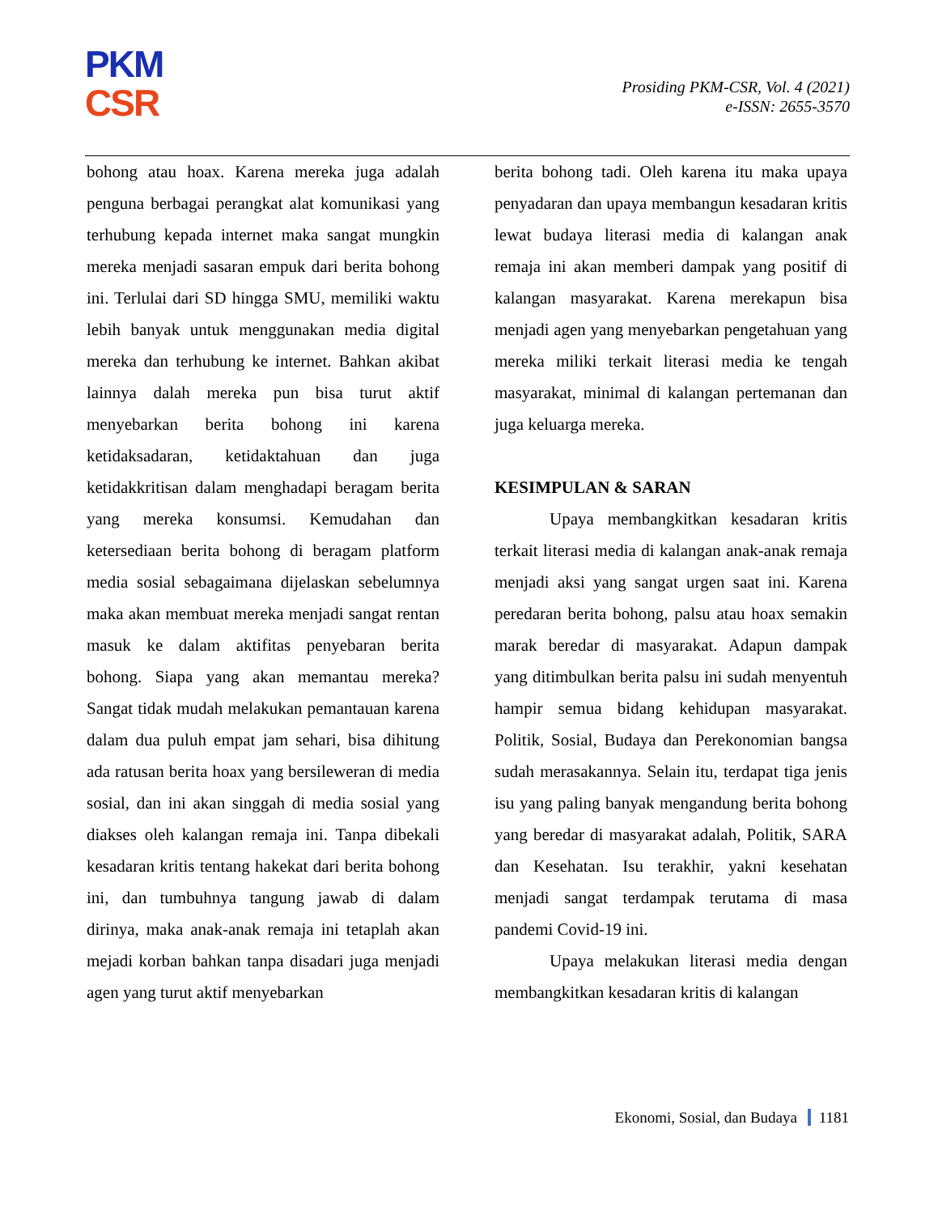PKM
CSR
Prosiding PKM-CSR, Vol. 4 (2021)
e-ISSN: 2655-3570
bohong atau hoax. Karena mereka juga adalah penguna berbagai perangkat alat komunikasi yang terhubung kepada internet maka sangat mungkin mereka menjadi sasaran empuk dari berita bohong ini. Terlulai dari SD hingga SMU, memiliki waktu lebih banyak untuk menggunakan media digital mereka dan terhubung ke internet. Bahkan akibat lainnya dalah mereka pun bisa turut aktif menyebarkan berita bohong ini karena ketidaksadaran, ketidaktahuan dan juga ketidakkritisan dalam menghadapi beragam berita yang mereka konsumsi. Kemudahan dan ketersediaan berita bohong di beragam platform media sosial sebagaimana dijelaskan sebelumnya maka akan membuat mereka menjadi sangat rentan masuk ke dalam aktifitas penyebaran berita bohong. Siapa yang akan memantau mereka? Sangat tidak mudah melakukan pemantauan karena dalam dua puluh empat jam sehari, bisa dihitung ada ratusan berita hoax yang bersileweran di media sosial, dan ini akan singgah di media sosial yang diakses oleh kalangan remaja ini. Tanpa dibekali kesadaran kritis tentang hakekat dari berita bohong ini, dan tumbuhnya tangung jawab di dalam dirinya, maka anak-anak remaja ini tetaplah akan mejadi korban bahkan tanpa disadari juga menjadi agen yang turut aktif menyebarkan
berita bohong tadi. Oleh karena itu maka upaya penyadaran dan upaya membangun kesadaran kritis lewat budaya literasi media di kalangan anak remaja ini akan memberi dampak yang positif di kalangan masyarakat. Karena merekapun bisa menjadi agen yang menyebarkan pengetahuan yang mereka miliki terkait literasi media ke tengah masyarakat, minimal di kalangan pertemanan dan juga keluarga mereka.
KESIMPULAN & SARAN
Upaya membangkitkan kesadaran kritis terkait literasi media di kalangan anak-anak remaja menjadi aksi yang sangat urgen saat ini. Karena peredaran berita bohong, palsu atau hoax semakin marak beredar di masyarakat. Adapun dampak yang ditimbulkan berita palsu ini sudah menyentuh hampir semua bidang kehidupan masyarakat. Politik, Sosial, Budaya dan Perekonomian bangsa sudah merasakannya. Selain itu, terdapat tiga jenis isu yang paling banyak mengandung berita bohong yang beredar di masyarakat adalah, Politik, SARA dan Kesehatan. Isu terakhir, yakni kesehatan menjadi sangat terdampak terutama di masa pandemi Covid-19 ini.
Upaya melakukan literasi media dengan membangkitkan kesadaran kritis di kalangan
Ekonomi, Sosial, dan Budaya 1181